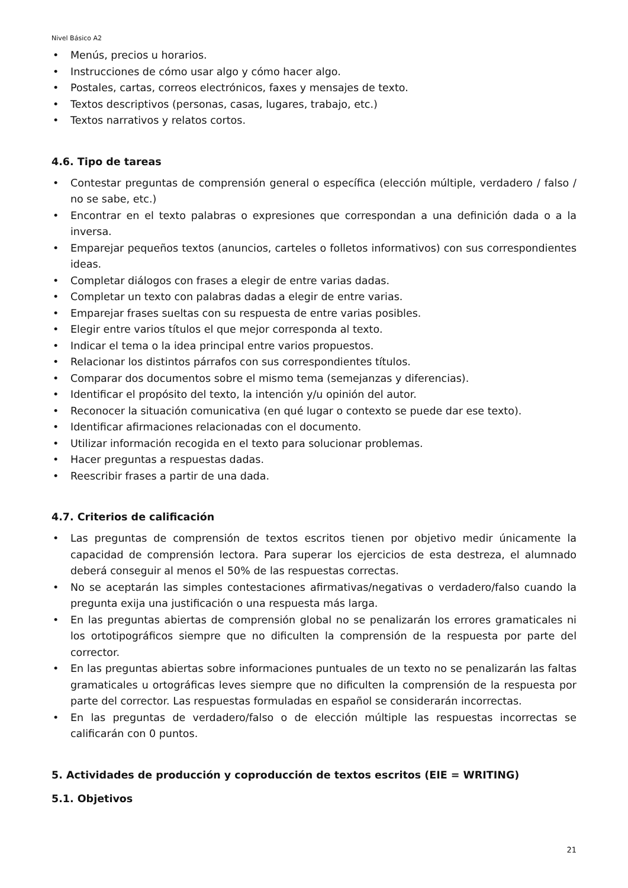Nivel Básico A2
• Menús, precios u horarios.
• Instrucciones de cómo usar algo y cómo hacer algo.
• Postales, cartas, correos electrónicos, faxes y mensajes de texto.
• Textos descriptivos (personas, casas, lugares, trabajo, etc.)
• Textos narrativos y relatos cortos.
4.6. Tipo de tareas
• Contestar preguntas de comprensión general o específica (elección múltiple, verdadero / falso / no se sabe, etc.)
• Encontrar en el texto palabras o expresiones que correspondan a una definición dada o a la inversa.
• Emparejar pequeños textos (anuncios, carteles o folletos informativos) con sus correspondientes ideas.
• Completar diálogos con frases a elegir de entre varias dadas.
• Completar un texto con palabras dadas a elegir de entre varias.
• Emparejar frases sueltas con su respuesta de entre varias posibles.
• Elegir entre varios títulos el que mejor corresponda al texto.
• Indicar el tema o la idea principal entre varios propuestos.
• Relacionar los distintos párrafos con sus correspondientes títulos.
• Comparar dos documentos sobre el mismo tema (semejanzas y diferencias).
• Identificar el propósito del texto, la intención y/u opinión del autor.
• Reconocer la situación comunicativa (en qué lugar o contexto se puede dar ese texto).
• Identificar afirmaciones relacionadas con el documento.
• Utilizar información recogida en el texto para solucionar problemas.
• Hacer preguntas a respuestas dadas.
• Reescribir frases a partir de una dada.
4.7. Criterios de calificación
• Las preguntas de comprensión de textos escritos tienen por objetivo medir únicamente la capacidad de comprensión lectora. Para superar los ejercicios de esta destreza, el alumnado deberá conseguir al menos el 50% de las respuestas correctas.
• No se aceptarán las simples contestaciones afirmativas/negativas o verdadero/falso cuando la pregunta exija una justificación o una respuesta más larga.
• En las preguntas abiertas de comprensión global no se penalizarán los errores gramaticales ni los ortotipográficos siempre que no dificulten la comprensión de la respuesta por parte del corrector.
• En las preguntas abiertas sobre informaciones puntuales de un texto no se penalizarán las faltas gramaticales u ortográficas leves siempre que no dificulten la comprensión de la respuesta por parte del corrector. Las respuestas formuladas en español se considerarán incorrectas.
• En las preguntas de verdadero/falso o de elección múltiple las respuestas incorrectas se calificarán con 0 puntos.
5. Actividades de producción y coproducción de textos escritos (EIE = WRITING)
5.1. Objetivos
21